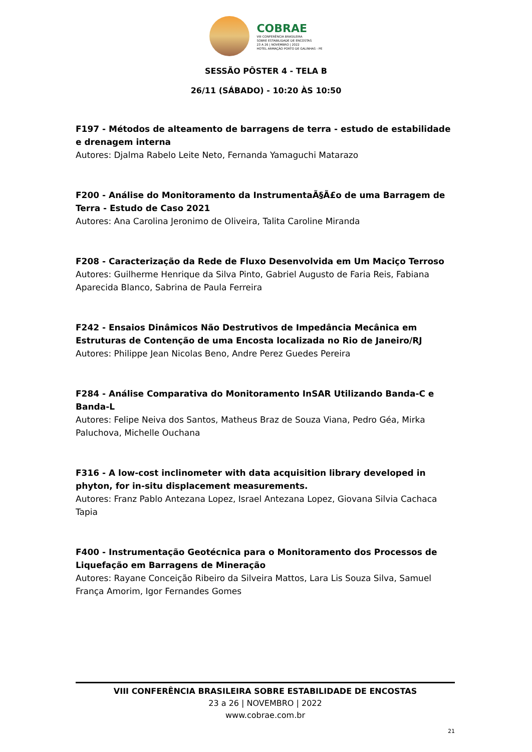COBRAE
VIII CONFERÊNCIA BRASILEIRA
SOBRE ESTABILIDADE DE ENCOSTAS
23 A 26 | NOVEMBRO | 2022
HOTEL ARMAÇÃO PORTO DE GALINHAS - PE
SESSÃO PÔSTER 4 - TELA B
26/11 (SÁBADO) - 10:20 ÀS 10:50
F197 - Métodos de alteamento de barragens de terra - estudo de estabilidade e drenagem interna
Autores: Djalma Rabelo Leite Neto, Fernanda Yamaguchi Matarazo
F200 - Análise do Monitoramento da InstrumentaÃ§Ã£o de uma Barragem de Terra - Estudo de Caso 2021
Autores: Ana Carolina Jeronimo de Oliveira, Talita Caroline Miranda
F208 - Caracterização da Rede de Fluxo Desenvolvida em Um Maciço Terroso
Autores: Guilherme Henrique da Silva Pinto, Gabriel Augusto de Faria Reis, Fabiana Aparecida Blanco, Sabrina de Paula Ferreira
F242 - Ensaios Dinâmicos Não Destrutivos de Impedância Mecânica em Estruturas de Contenção de uma Encosta localizada no Rio de Janeiro/RJ
Autores: Philippe Jean Nicolas Beno, Andre Perez Guedes Pereira
F284 - Análise Comparativa do Monitoramento InSAR Utilizando Banda-C e Banda-L
Autores: Felipe Neiva dos Santos, Matheus Braz de Souza Viana, Pedro Géa, Mirka Paluchova, Michelle Ouchana
F316 - A low-cost inclinometer with data acquisition library developed in phyton, for in-situ displacement measurements.
Autores: Franz Pablo Antezana Lopez, Israel Antezana Lopez, Giovana Silvia Cachaca Tapia
F400 - Instrumentação Geotécnica para o Monitoramento dos Processos de Liquefação em Barragens de Mineração
Autores: Rayane Conceição Ribeiro da Silveira Mattos, Lara Lis Souza Silva, Samuel França Amorim, Igor Fernandes Gomes
VIII CONFERÊNCIA BRASILEIRA SOBRE ESTABILIDADE DE ENCOSTAS
23 a 26 | NOVEMBRO | 2022
www.cobrae.com.br
21